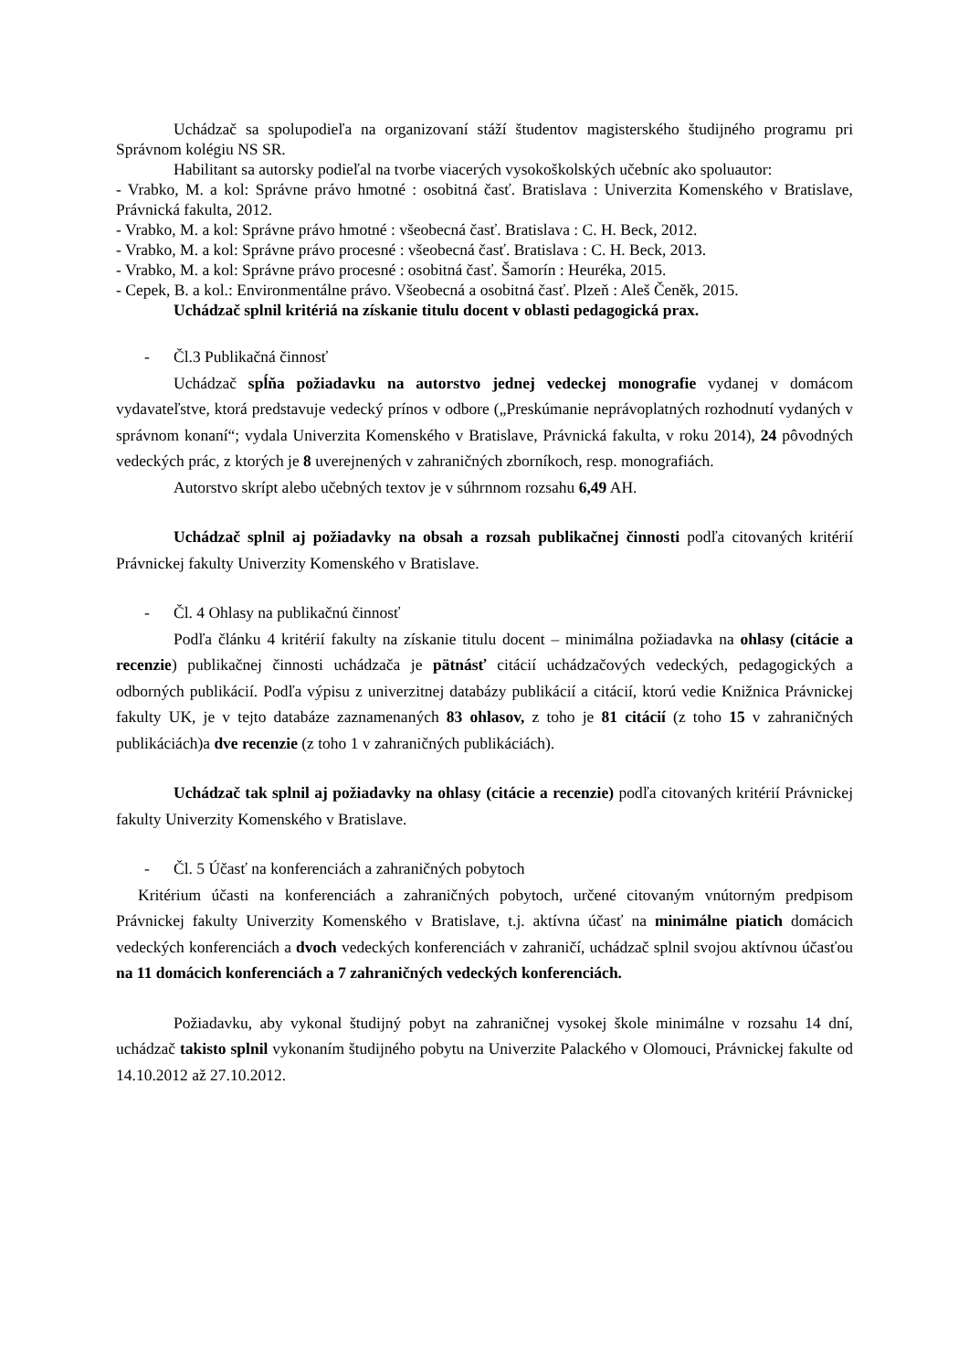Uchádzač sa spolupodieľa na organizovaní stáží študentov magisterského študijného programu pri Správnom kolégiu NS SR.
Habilitant sa autorsky podieľal na tvorbe viacerých vysokoškolských učebníc ako spoluautor:
- Vrabko, M. a kol: Správne právo hmotné : osobitná časť. Bratislava : Univerzita Komenského v Bratislave, Právnická fakulta, 2012.
- Vrabko, M. a kol: Správne právo hmotné : všeobecná časť. Bratislava : C. H. Beck, 2012.
- Vrabko, M. a kol: Správne právo procesné : všeobecná časť. Bratislava : C. H. Beck, 2013.
- Vrabko, M. a kol: Správne právo procesné : osobitná časť. Šamorín : Heuréka, 2015.
- Cepek, B. a kol.: Environmentálne právo. Všeobecná a osobitná časť. Plzeň : Aleš Čeněk, 2015.
Uchádzač splnil kritériá na získanie titulu docent v oblasti pedagogická prax.
- Čl.3 Publikačná činnosť
Uchádzač spĺňa požiadavku na autorstvo jednej vedeckej monografie vydanej v domácom vydavateľstve, ktorá predstavuje vedecký prínos v odbore („Preskúmanie neprávoplatných rozhodnutí vydaných v správnom konaní“; vydala Univerzita Komenského v Bratislave, Právnická fakulta, v roku 2014), 24 pôvodných vedeckých prác, z ktorých je 8 uverejnených v zahraničných zborníkoch, resp. monografiách.
Autorstvo skrípt alebo učebných textov je v súhrnnom rozsahu 6,49 AH.
Uchádzač splnil aj požiadavky na obsah a rozsah publikačnej činnosti podľa citovaných kritérií Právnickej fakulty Univerzity Komenského v Bratislave.
- Čl. 4 Ohlasy na publikačnú činnosť
Podľa článku 4 kritérií fakulty na získanie titulu docent – minimálna požiadavka na ohlasy (citácie a recenzie) publikačnej činnosti uchádzača je pätnásť citácií uchádzačových vedeckých, pedagogických a odborných publikácií. Podľa výpisu z univerzitnej databázy publikácií a citácií, ktorú vedie Knižnica Právnickej fakulty UK, je v tejto databáze zaznamenaných 83 ohlasov, z toho je 81 citácií (z toho 15 v zahraničných publikáciách)a dve recenzie (z toho 1 v zahraničných publikáciách).
Uchádzač tak splnil aj požiadavky na ohlasy (citácie a recenzie) podľa citovaných kritérií Právnickej fakulty Univerzity Komenského v Bratislave.
- Čl. 5 Účasť na konferenciách a zahraničných pobytoch
Kritérium účasti na konferenciách a zahraničných pobytoch, určené citovaným vnútorným predpisom Právnickej fakulty Univerzity Komenského v Bratislave, t.j. aktívna účasť na minimálne piatich domácich vedeckých konferenciách a dvoch vedeckých konferenciách v zahraničí, uchádzač splnil svojou aktívnou účasťou na 11 domácich konferenciách a 7 zahraničných vedeckých konferenciách.
Požiadavku, aby vykonal študijný pobyt na zahraničnej vysokej škole minimálne v rozsahu 14 dní, uchádzač takisto splnil vykonaním študijného pobytu na Univerzite Palackého v Olomouci, Právnickej fakulte od 14.10.2012 až 27.10.2012.